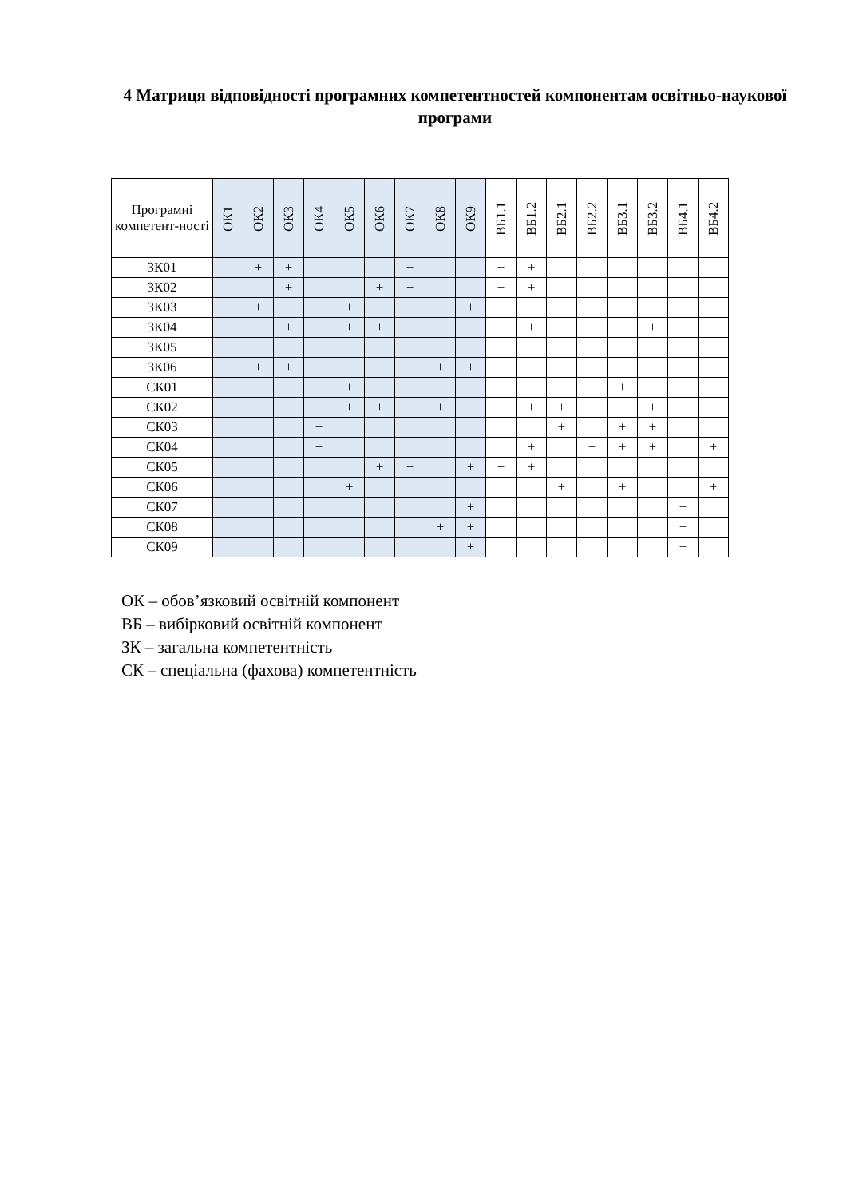4 Матриця відповідності програмних компетентностей компонентам освітньо-наукової програми
| Програмні компетент-ності | ОК1 | ОК2 | ОК3 | ОК4 | ОК5 | ОК6 | ОК7 | ОК8 | ОК9 | ВБ1.1 | ВБ1.2 | ВБ2.1 | ВБ2.2 | ВБ3.1 | ВБ3.2 | ВБ4.1 | ВБ4.2 |
| --- | --- | --- | --- | --- | --- | --- | --- | --- | --- | --- | --- | --- | --- | --- | --- | --- | --- |
| ЗК01 | | + | + | | | | + | | | + | + | | | | | | |
| ЗК02 | | | + | | | + | + | | | + | + | | | | | | |
| ЗК03 | | + | | + | + | | | | + | | | | | | | + | |
| ЗК04 | | | + | + | + | + | | | | | + | | + | | + | | |
| ЗК05 | + | | | | | | | | | | | | | | | | |
| ЗК06 | | + | + | | | | | + | + | | | | | | | + | |
| СК01 | | | | | + | | | | | | | | | + | | + | |
| СК02 | | | | + | + | + | | + | | + | + | + | + | | + | | |
| СК03 | | | | + | | | | | | | | + | | + | + | | |
| СК04 | | | | + | | | | | | | + | | + | + | + | | + |
| СК05 | | | | | | + | + | | + | + | + | | | | | | |
| СК06 | | | | | + | | | | | | | + | | + | | | + |
| СК07 | | | | | | | | | + | | | | | | | + | |
| СК08 | | | | | | | | + | + | | | | | | | + | |
| СК09 | | | | | | | | | + | | | | | | | + | |
ОК – обов’язковий освітній компонент
ВБ – вибірковий освітній компонент
ЗК – загальна компетентність
СК – спеціальна (фахова) компетентність